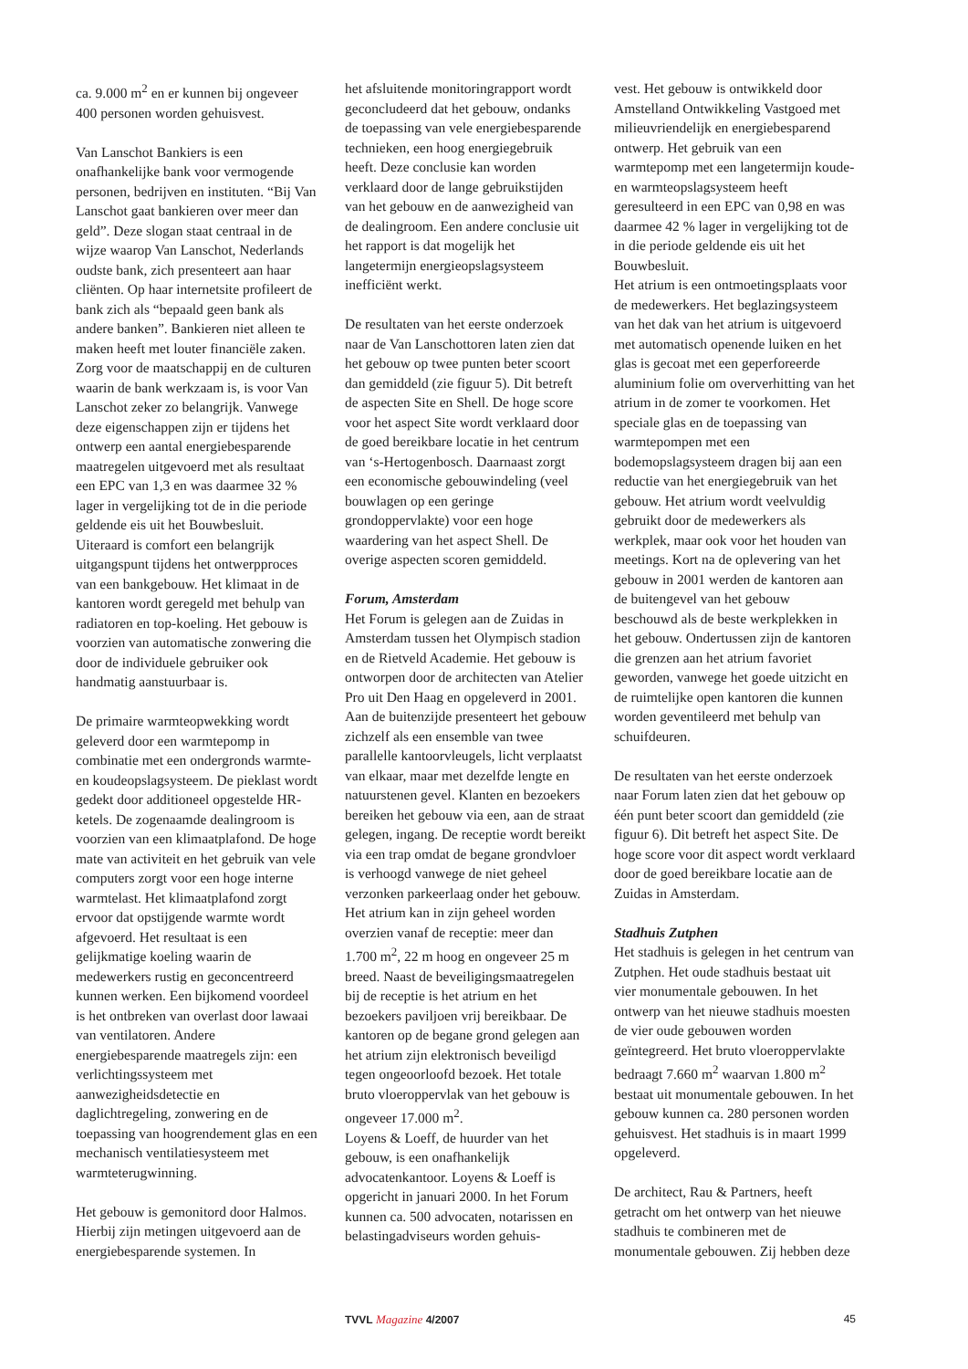ca. 9.000 m<sup>2</sup> en er kunnen bij ongeveer 400 personen worden gehuisvest.
Van Lanschot Bankiers is een onafhankelijke bank voor vermogende personen, bedrijven en instituten. “Bij Van Lanschot gaat bankieren over meer dan geld”. Deze slogan staat centraal in de wijze waarop Van Lanschot, Nederlands oudste bank, zich presenteert aan haar cliënten. Op haar internetsite profileert de bank zich als “bepaald geen bank als andere banken”. Bankieren niet alleen te maken heeft met louter financiële zaken. Zorg voor de maatschappij en de culturen waarin de bank werkzaam is, is voor Van Lanschot zeker zo belangrijk. Vanwege deze eigenschappen zijn er tijdens het ontwerp een aantal energiebesparende maatregelen uitgevoerd met als resultaat een EPC van 1,3 en was daarmee 32 % lager in vergelijking tot de in die periode geldende eis uit het Bouwbesluit. Uiteraard is comfort een belangrijk uitgangspunt tijdens het ontwerpproces van een bankgebouw. Het klimaat in de kantoren wordt geregeld met behulp van radiatoren en top-koeling. Het gebouw is voorzien van automatische zonwering die door de individuele gebruiker ook handmatig aanstuurbaar is.
De primaire warmteopwekking wordt geleverd door een warmtepomp in combinatie met een ondergronds warmte- en koudeopslagsysteem. De pieklast wordt gedekt door additioneel opgestelde HR-ketels. De zogenaamde dealingroom is voorzien van een klimaatplafond. De hoge mate van activiteit en het gebruik van vele computers zorgt voor een hoge interne warmtelast. Het klimaatplafond zorgt ervoor dat opstijgende warmte wordt afgevoerd. Het resultaat is een gelijkmatige koeling waarin de medewerkers rustig en geconcentreerd kunnen werken. Een bijkomend voordeel is het ontbreken van overlast door lawaai van ventilatoren. Andere energiebesparende maatregels zijn: een verlichtingssysteem met aanwezigheidsdetectie en daglichtregeling, zonwering en de toepassing van hoogrendement glas en een mechanisch ventilatiesysteem met warmteterugwinning.
Het gebouw is gemonitord door Halmos. Hierbij zijn metingen uitgevoerd aan de energiebesparende systemen. In
het afsluitende monitoringrapport wordt geconcludeerd dat het gebouw, ondanks de toepassing van vele energiebesparende technieken, een hoog energiegebruik heeft. Deze conclusie kan worden verklaard door de lange gebruikstijden van het gebouw en de aanwezigheid van de dealingroom. Een andere conclusie uit het rapport is dat mogelijk het langetermijn energieopslagsysteem inefficiënt werkt.
De resultaten van het eerste onderzoek naar de Van Lanschottoren laten zien dat het gebouw op twee punten beter scoort dan gemiddeld (zie figuur 5). Dit betreft de aspecten Site en Shell. De hoge score voor het aspect Site wordt verklaard door de goed bereikbare locatie in het centrum van ‘s-Hertogenbosch. Daarnaast zorgt een economische gebouwindeling (veel bouwlagen op een geringe grondoppervlakte) voor een hoge waardering van het aspect Shell. De overige aspecten scoren gemiddeld.
Forum, Amsterdam
Het Forum is gelegen aan de Zuidas in Amsterdam tussen het Olympisch stadion en de Rietveld Academie. Het gebouw is ontworpen door de architecten van Atelier Pro uit Den Haag en opgeleverd in 2001. Aan de buitenzijde presenteert het gebouw zichzelf als een ensemble van twee parallelle kantoorvleugels, licht verplaatst van elkaar, maar met dezelfde lengte en natuurstenen gevel. Klanten en bezoekers bereiken het gebouw via een, aan de straat gelegen, ingang. De receptie wordt bereikt via een trap omdat de begane grondvloer is verhoogd vanwege de niet geheel verzonken parkeerlaag onder het gebouw. Het atrium kan in zijn geheel worden overzien vanaf de receptie: meer dan 1.700 m<sup>2</sup>, 22 m hoog en ongeveer 25 m breed. Naast de beveiligingsmaatregelen bij de receptie is het atrium en het bezoekers paviljoen vrij bereikbaar. De kantoren op de begane grond gelegen aan het atrium zijn elektronisch beveiligd tegen ongeoorloofd bezoek. Het totale bruto vloeroppervlak van het gebouw is ongeveer 17.000 m<sup>2</sup>.
Loyens & Loeff, de huurder van het gebouw, is een onafhankelijk advocatenkantoor. Loyens & Loeff is opgericht in januari 2000. In het Forum kunnen ca. 500 advocaten, notarissen en belastingadviseurs worden gehuis-
vest. Het gebouw is ontwikkeld door Amstelland Ontwikkeling Vastgoed met milieuvriendelijk en energiebesparend ontwerp. Het gebruik van een warmtepomp met een langetermijn koude- en warmteopslagsysteem heeft geresulteerd in een EPC van 0,98 en was daarmee 42 % lager in vergelijking tot de in die periode geldende eis uit het Bouwbesluit.
Het atrium is een ontmoetingsplaats voor de medewerkers. Het beglazingsysteem van het dak van het atrium is uitgevoerd met automatisch openende luiken en het glas is gecoat met een geperforeerde aluminium folie om oververhitting van het atrium in de zomer te voorkomen. Het speciale glas en de toepassing van warmtepompen met een bodemopslagsysteem dragen bij aan een reductie van het energiegebruik van het gebouw. Het atrium wordt veelvuldig gebruikt door de medewerkers als werkplek, maar ook voor het houden van meetings. Kort na de oplevering van het gebouw in 2001 werden de kantoren aan de buitengevel van het gebouw beschouwd als de beste werkplekken in het gebouw. Ondertussen zijn de kantoren die grenzen aan het atrium favoriet geworden, vanwege het goede uitzicht en de ruimtelijke open kantoren die kunnen worden geventileerd met behulp van schuifdeuren.
De resultaten van het eerste onderzoek naar Forum laten zien dat het gebouw op één punt beter scoort dan gemiddeld (zie figuur 6). Dit betreft het aspect Site. De hoge score voor dit aspect wordt verklaard door de goed bereikbare locatie aan de Zuidas in Amsterdam.
Stadhuis Zutphen
Het stadhuis is gelegen in het centrum van Zutphen. Het oude stadhuis bestaat uit vier monumentale gebouwen. In het ontwerp van het nieuwe stadhuis moesten de vier oude gebouwen worden geïntegreerd. Het bruto vloeroppervlakte bedraagt 7.660 m<sup>2</sup> waarvan 1.800 m<sup>2</sup> bestaat uit monumentale gebouwen. In het gebouw kunnen ca. 280 personen worden gehuisvest. Het stadhuis is in maart 1999 opgeleverd.
De architect, Rau & Partners, heeft getracht om het ontwerp van het nieuwe stadhuis te combineren met de monumentale gebouwen. Zij hebben deze
TVVL Magazine 4/2007 45